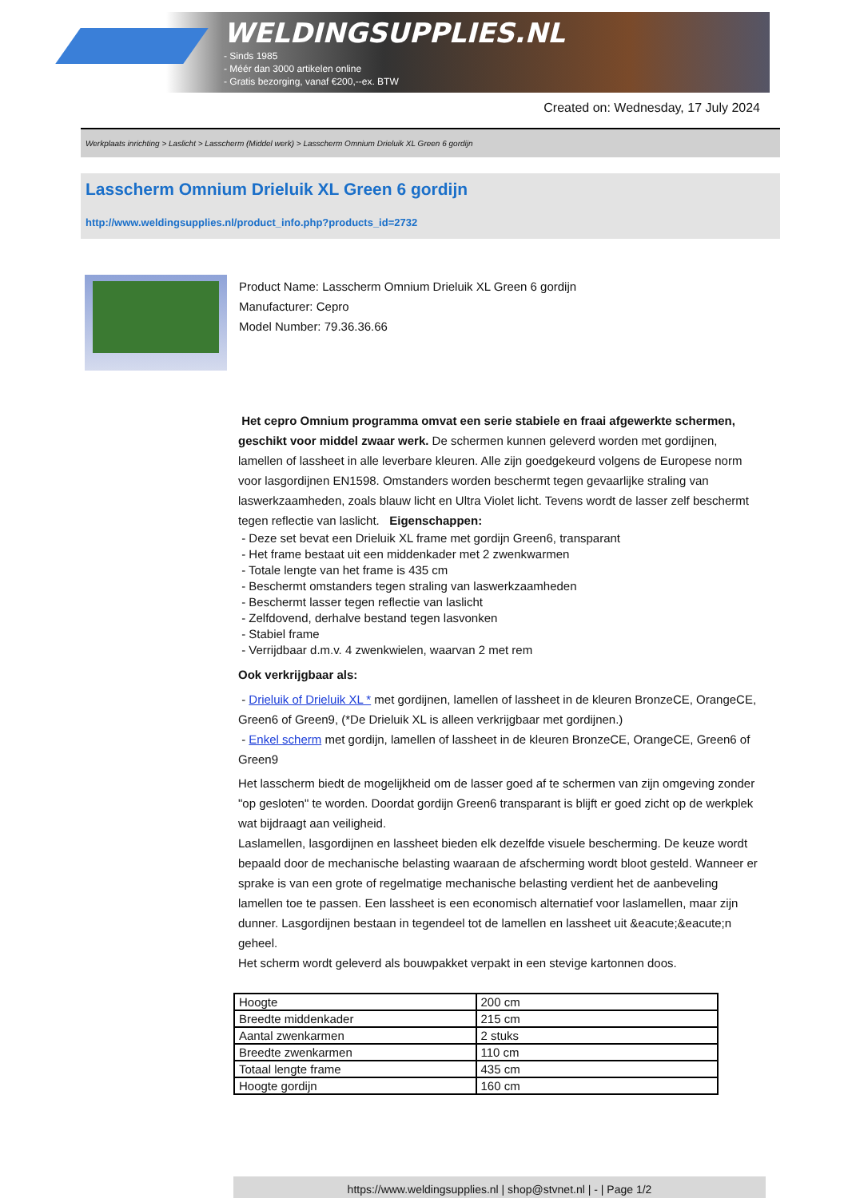WELDINGSUPPLIES.NL
- Sinds 1985
- Méér dan 3000 artikelen online
- Gratis bezorging, vanaf €200,--ex. BTW
Created on: Wednesday, 17 July 2024
Werkplaats inrichting > Laslicht > Lasscherm (Middel werk) > Lasscherm Omnium Drieluik XL Green 6 gordijn
Lasscherm Omnium Drieluik XL Green 6 gordijn
http://www.weldingsupplies.nl/product_info.php?products_id=2732
Product Name: Lasscherm Omnium Drieluik XL Green 6 gordijn
Manufacturer: Cepro
Model Number: 79.36.36.66
Het cepro Omnium programma omvat een serie stabiele en fraai afgewerkte schermen, geschikt voor middel zwaar werk. De schermen kunnen geleverd worden met gordijnen, lamellen of lassheet in alle leverbare kleuren. Alle zijn goedgekeurd volgens de Europese norm voor lasgordijnen EN1598. Omstanders worden beschermt tegen gevaarlijke straling van laswerkzaamheden, zoals blauw licht en Ultra Violet licht. Tevens wordt de lasser zelf beschermt tegen reflectie van laslicht. Eigenschappen:
- Deze set bevat een Drieluik XL frame met gordijn Green6, transparant
- Het frame bestaat uit een middenkader met 2 zwenkwarmen
- Totale lengte van het frame is 435 cm
- Beschermt omstanders tegen straling van laswerkzaamheden
- Beschermt lasser tegen reflectie van laslicht
- Zelfdovend, derhalve bestand tegen lasvonken
- Stabiel frame
- Verrijdbaar d.m.v. 4 zwenkwielen, waarvan 2 met rem
Ook verkrijgbaar als:
- Drieluik of Drieluik XL * met gordijnen, lamellen of lassheet in de kleuren BronzeCE, OrangeCE, Green6 of Green9, (*De Drieluik XL is alleen verkrijgbaar met gordijnen.)
- Enkel scherm met gordijn, lamellen of lassheet in de kleuren BronzeCE, OrangeCE, Green6 of Green9
Het lasscherm biedt de mogelijkheid om de lasser goed af te schermen van zijn omgeving zonder "op gesloten" te worden. Doordat gordijn Green6 transparant is blijft er goed zicht op de werkplek wat bijdraagt aan veiligheid.
Laslamellen, lasgordijnen en lassheet bieden elk dezelfde visuele bescherming. De keuze wordt bepaald door de mechanische belasting waaraan de afscherming wordt bloot gesteld. Wanneer er sprake is van een grote of regelmatige mechanische belasting verdient het de aanbeveling lamellen toe te passen. Een lassheet is een economisch alternatief voor laslamellen, maar zijn dunner. Lasgordijnen bestaan in tegendeel tot de lamellen en lassheet uit &eacute;&eacute;n geheel.
Het scherm wordt geleverd als bouwpakket verpakt in een stevige kartonnen doos.
| Hoogte | 200 cm |
| Breedte middenkader | 215 cm |
| Aantal zwenkarmen | 2 stuks |
| Breedte zwenkarmen | 110 cm |
| Totaal lengte frame | 435 cm |
| Hoogte gordijn | 160 cm |
https://www.weldingsupplies.nl | shop@stvnet.nl | - | Page 1/2